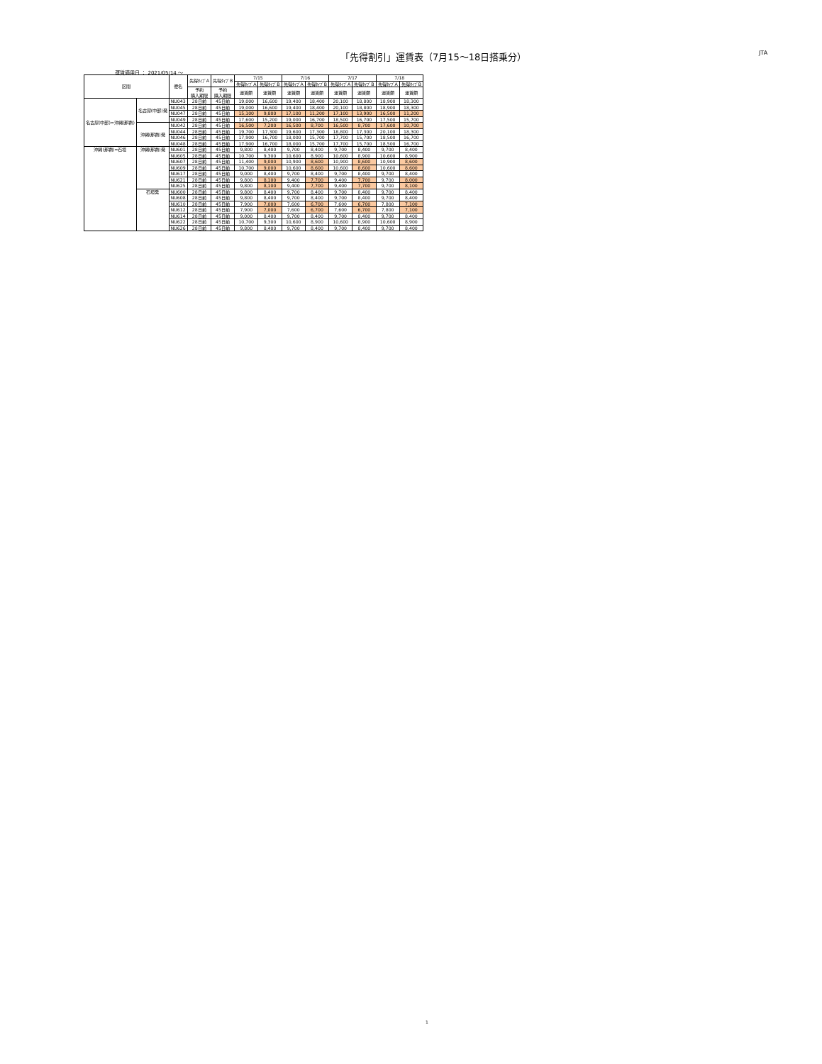「先得割引」運賃表（7月15〜18日搭乗分）
JTA
運賃適用日 ： 2021/05/14 〜
| 区間 | | 便名 | 先得ﾀｲﾌﾟA | 先得ﾀｲﾌﾟB | 7/15 | | 7/16 | | 7/17 | | 7/18 | |
| --- | --- | --- | --- | --- | --- | --- | --- | --- | --- | --- | --- | --- |
| | | | | | 先得ﾀｲﾌﾟA | 先得ﾀｲﾌﾟB | 先得ﾀｲﾌﾟA | 先得ﾀｲﾌﾟB | 先得ﾀｲﾌﾟA | 先得ﾀｲﾌﾟB | 先得ﾀｲﾌﾟA | 先得ﾀｲﾌﾟB |
| | | | 予約 購入期限 | 予約 購入期限 | 運賃額 | 運賃額 | 運賃額 | 運賃額 | 運賃額 | 運賃額 | 運賃額 | 運賃額 |
| 名古屋(中部)=沖縄(那覇) | 名古屋(中部)発 | NU043 | 28日前 | 45日前 | 19,000 | 16,600 | 19,400 | 18,400 | 20,100 | 18,800 | 18,900 | 18,300 |
| | | NU045 | 28日前 | 45日前 | 19,000 | 16,600 | 19,400 | 18,400 | 20,100 | 18,800 | 18,900 | 18,300 |
| | | NU047 | 28日前 | 45日前 | 15,100 | 9,800 | 17,100 | 11,200 | 17,100 | 13,900 | 16,500 | 11,200 |
| | | NU049 | 28日前 | 45日前 | 17,600 | 15,200 | 19,000 | 16,700 | 18,500 | 16,700 | 17,500 | 15,700 |
| | 沖縄(那覇)発 | NU042 | 28日前 | 45日前 | 16,500 | 7,200 | 16,500 | 8,700 | 16,500 | 8,700 | 17,600 | 10,700 |
| | | NU044 | 28日前 | 45日前 | 19,700 | 17,300 | 19,600 | 17,300 | 18,800 | 17,300 | 20,100 | 18,300 |
| | | NU046 | 28日前 | 45日前 | 17,900 | 16,700 | 18,000 | 15,700 | 17,700 | 15,700 | 18,500 | 16,700 |
| | | NU048 | 28日前 | 45日前 | 17,900 | 16,700 | 18,000 | 15,700 | 17,700 | 15,700 | 18,500 | 16,700 |
| 沖縄(那覇)=石垣 | 沖縄(那覇)発 | NU601 | 28日前 | 45日前 | 9,800 | 8,400 | 9,700 | 8,400 | 9,700 | 8,400 | 9,700 | 8,400 |
| | | NU605 | 28日前 | 45日前 | 10,700 | 9,300 | 10,600 | 8,900 | 10,600 | 8,900 | 10,600 | 8,900 |
| | | NU607 | 28日前 | 45日前 | 11,400 | 9,000 | 10,900 | 8,600 | 10,900 | 8,600 | 10,900 | 8,600 |
| | | NU609 | 28日前 | 45日前 | 10,700 | 9,000 | 10,600 | 8,600 | 10,600 | 8,600 | 10,600 | 8,600 |
| | | NU617 | 28日前 | 45日前 | 9,000 | 8,400 | 9,700 | 8,400 | 9,700 | 8,400 | 9,700 | 8,400 |
| | | NU621 | 28日前 | 45日前 | 9,800 | 8,100 | 9,400 | 7,700 | 9,400 | 7,700 | 9,700 | 8,000 |
| | | NU625 | 28日前 | 45日前 | 9,800 | 8,100 | 9,400 | 7,700 | 9,400 | 7,700 | 9,700 | 8,100 |
| | 石垣発 | NU600 | 28日前 | 45日前 | 9,800 | 8,400 | 9,700 | 8,400 | 9,700 | 8,400 | 9,700 | 8,400 |
| | | NU608 | 28日前 | 45日前 | 9,800 | 8,400 | 9,700 | 8,400 | 9,700 | 8,400 | 9,700 | 8,400 |
| | | NU610 | 28日前 | 45日前 | 7,900 | 7,000 | 7,600 | 6,700 | 7,600 | 6,700 | 7,800 | 7,100 |
| | | NU612 | 28日前 | 45日前 | 7,900 | 7,000 | 7,600 | 6,700 | 7,600 | 6,700 | 7,800 | 7,100 |
| | | NU614 | 28日前 | 45日前 | 9,000 | 8,400 | 9,700 | 8,400 | 9,700 | 8,400 | 9,700 | 8,400 |
| | | NU622 | 28日前 | 45日前 | 10,700 | 9,300 | 10,600 | 8,900 | 10,600 | 8,900 | 10,600 | 8,900 |
| | | NU626 | 28日前 | 45日前 | 9,800 | 8,400 | 9,700 | 8,400 | 9,700 | 8,400 | 9,700 | 8,400 |
1